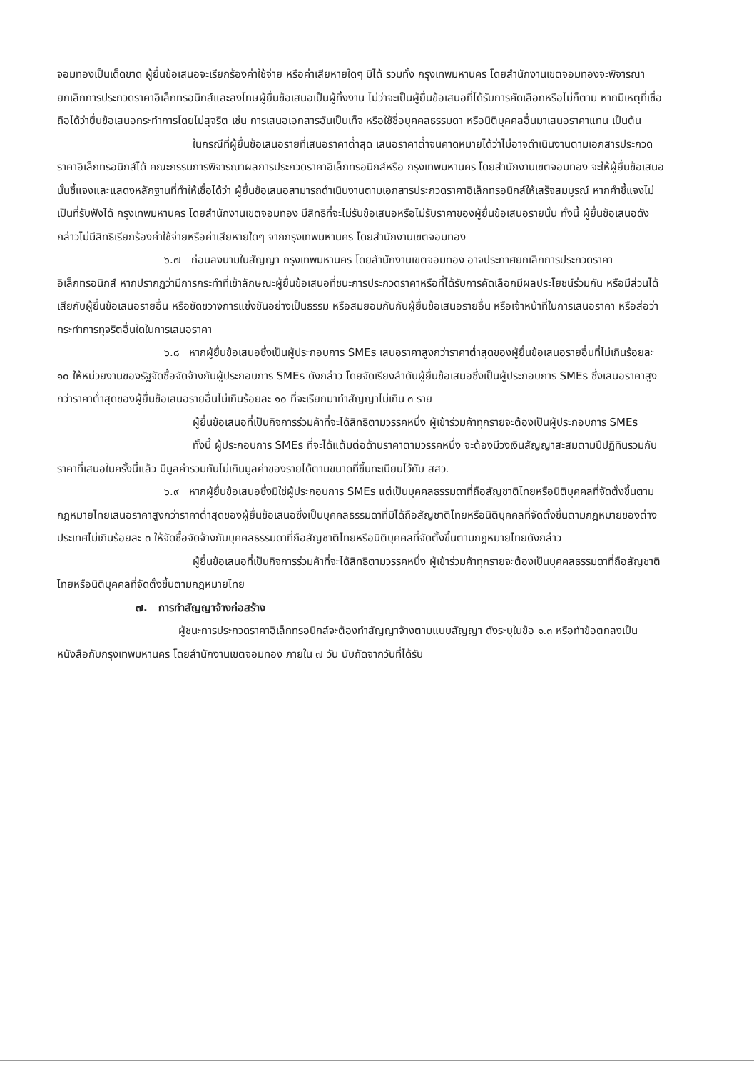จอมทองเป็นเด็ดขาด ผู้ยื่นข้อเสนอจะเรียกร้องค่าใช้จ่าย หรือค่าเสียหายใดๆ มิได้ รวมทั้ง กรุงเทพมหานคร โดยสำนักงานเขตจอมทองจะพิจารณายกเลิกการประกวดราคาอิเล็กทรอนิกส์และลงโทษผู้ยื่นข้อเสนอเป็นผู้ทิ้งงาน ไม่ว่าจะเป็นผู้ยื่นข้อเสนอที่ได้รับการคัดเลือกหรือไม่ก็ตาม หากมีเหตุที่เชื่อถือได้ว่ายื่นข้อเสนอกระทำการโดยไม่สุจริต เช่น การเสนอเอกสารอันเป็นเท็จ หรือใช้ชื่อบุคคลธรรมดา หรือนิติบุคคลอื่นมาเสนอราคาแทน เป็นต้น
ในกรณีที่ผู้ยื่นข้อเสนอรายที่เสนอราคาต่ำสุด เสนอราคาต่ำจนคาดหมายได้ว่าไม่อาจดำเนินงานตามเอกสารประกวดราคาอิเล็กทรอนิกส์ได้ คณะกรรมการพิจารณาผลการประกวดราคาอิเล็กทรอนิกส์หรือ กรุงเทพมหานคร โดยสำนักงานเขตจอมทอง จะให้ผู้ยื่นข้อเสนอนั้นชี้แจงและแสดงหลักฐานที่ทำให้เชื่อได้ว่า ผู้ยื่นข้อเสนอสามารถดำเนินงานตามเอกสารประกวดราคาอิเล็กทรอนิกส์ให้เสร็จสมบูรณ์ หากคำชี้แจงไม่เป็นที่รับฟังได้ กรุงเทพมหานคร โดยสำนักงานเขตจอมทอง มีสิทธิที่จะไม่รับข้อเสนอหรือไม่รับราคาของผู้ยื่นข้อเสนอรายนั้น ทั้งนี้ ผู้ยื่นข้อเสนอดังกล่าวไม่มีสิทธิเรียกร้องค่าใช้จ่ายหรือค่าเสียหายใดๆ จากกรุงเทพมหานคร โดยสำนักงานเขตจอมทอง
๖.๗ ก่อนลงนามในสัญญา กรุงเทพมหานคร โดยสำนักงานเขตจอมทอง อาจประกาศยกเลิกการประกวดราคาอิเล็กทรอนิกส์ หากปรากฏว่ามีการกระทำที่เข้าลักษณะผู้ยื่นข้อเสนอที่ชนะการประกวดราคาหรือที่ได้รับการคัดเลือกมีผลประโยชน์ร่วมกัน หรือมีส่วนได้เสียกับผู้ยื่นข้อเสนอรายอื่น หรือขัดขวางการแข่งขันอย่างเป็นธรรม หรือสมยอมกันกับผู้ยื่นข้อเสนอรายอื่น หรือเจ้าหน้าที่ในการเสนอราคา หรือส่อว่ากระทำการทุจริตอื่นใดในการเสนอราคา
๖.๘ หากผู้ยื่นข้อเสนอซึ่งเป็นผู้ประกอบการ SMEs เสนอราคาสูงกว่าราคาต่ำสุดของผู้ยื่นข้อเสนอรายอื่นที่ไม่เกินร้อยละ ๑๐ ให้หน่วยงานของรัฐจัดซื้อจัดจ้างกับผู้ประกอบการ SMEs ดังกล่าว โดยจัดเรียงลำดับผู้ยื่นข้อเสนอซึ่งเป็นผู้ประกอบการ SMEs ซึ่งเสนอราคาสูงกว่าราคาต่ำสุดของผู้ยื่นข้อเสนอรายอื่นไม่เกินร้อยละ ๑๐ ที่จะเรียกมาทำสัญญาไม่เกิน ๓ ราย
ผู้ยื่นข้อเสนอที่เป็นกิจการร่วมค้าที่จะได้สิทธิตามวรรคหนึ่ง ผู้เข้าร่วมค้าทุกรายจะต้องเป็นผู้ประกอบการ SMEs
ทั้งนี้ ผู้ประกอบการ SMEs ที่จะได้แต้มต่อด้านราคาตามวรรคหนึ่ง จะต้องมีวงเงินสัญญาสะสมตามปีปฏิทินรวมกับราคาที่เสนอในครั้งนี้แล้ว มีมูลค่ารวมกันไม่เกินมูลค่าของรายได้ตามขนาดที่ขึ้นทะเบียนไว้กับ สสว.
๖.๙ หากผู้ยื่นข้อเสนอซึ่งมิใช่ผู้ประกอบการ SMEs แต่เป็นบุคคลธรรมดาที่ถือสัญชาติไทยหรือนิติบุคคลที่จัดตั้งขึ้นตามกฎหมายไทยเสนอราคาสูงกว่าราคาต่ำสุดของผู้ยื่นข้อเสนอซึ่งเป็นบุคคลธรรมดาที่มิได้ถือสัญชาติไทยหรือนิติบุคคลที่จัดตั้งขึ้นตามกฎหมายของต่างประเทศไม่เกินร้อยละ ๓ ให้จัดซื้อจัดจ้างกับบุคคลธรรมดาที่ถือสัญชาติไทยหรือนิติบุคคลที่จัดตั้งขึ้นตามกฎหมายไทยดังกล่าว
ผู้ยื่นข้อเสนอที่เป็นกิจการร่วมค้าที่จะได้สิทธิตามวรรคหนึ่ง ผู้เข้าร่วมค้าทุกรายจะต้องเป็นบุคคลธรรมดาที่ถือสัญชาติไทยหรือนิติบุคคลที่จัดตั้งขึ้นตามกฎหมายไทย
๗. การทำสัญญาจ้างก่อสร้าง
ผู้ชนะการประกวดราคาอิเล็กทรอนิกส์จะต้องทำสัญญาจ้างตามแบบสัญญา ดังระบุในข้อ ๑.๓ หรือทำข้อตกลงเป็นหนังสือกับกรุงเทพมหานคร โดยสำนักงานเขตจอมทอง ภายใน ๗ วัน นับถัดจากวันที่ได้รับ